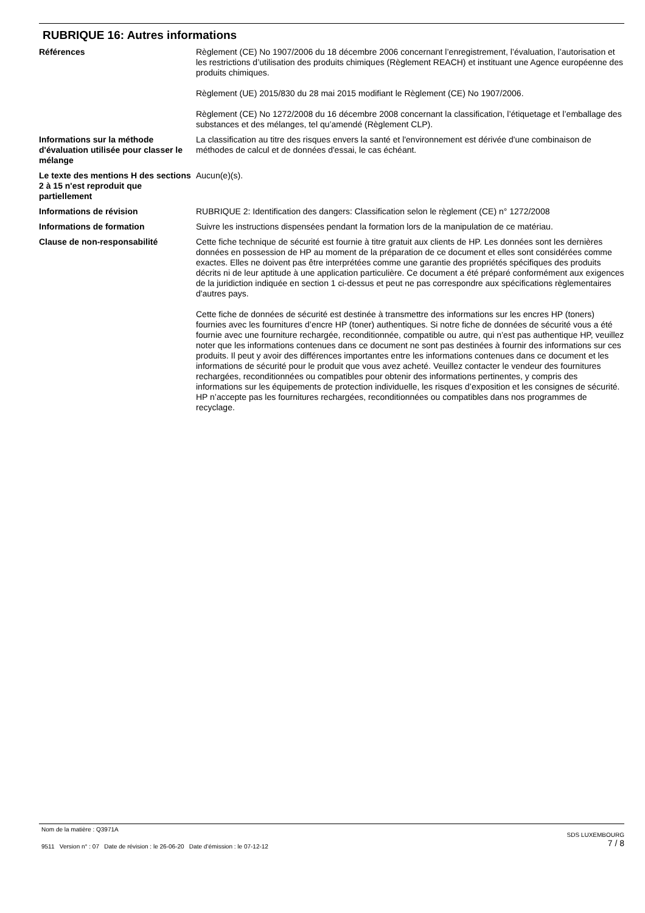RUBRIQUE 16: Autres informations
Références Règlement (CE) No 1907/2006 du 18 décembre 2006 concernant l’enregistrement, l’évaluation, l’autorisation et les restrictions d’utilisation des produits chimiques (Règlement REACH) et instituant une Agence européenne des produits chimiques.
Règlement (UE) 2015/830 du 28 mai 2015 modifiant le Règlement (CE) No 1907/2006.
Règlement (CE) No 1272/2008 du 16 décembre 2008 concernant la classification, l’étiquetage et l’emballage des substances et des mélanges, tel qu’amendé (Règlement CLP).
Informations sur la méthode d'évaluation utilisée pour classer le mélange
La classification au titre des risques envers la santé et l'environnement est dérivée d'une combinaison de méthodes de calcul et de données d'essai, le cas échéant.
Le texte des mentions H des sections 2 à 15 n'est reproduit que partiellement
Aucun(e)(s).
Informations de révision RUBRIQUE 2: Identification des dangers: Classification selon le règlement (CE) n° 1272/2008
Informations de formation Suivre les instructions dispensées pendant la formation lors de la manipulation de ce matériau.
Clause de non-responsabilité Cette fiche technique de sécurité est fournie à titre gratuit aux clients de HP. Les données sont les dernières données en possession de HP au moment de la préparation de ce document et elles sont considérées comme exactes. Elles ne doivent pas être interprétées comme une garantie des propriétés spécifiques des produits décrits ni de leur aptitude à une application particulière. Ce document a été préparé conformément aux exigences de la juridiction indiquée en section 1 ci-dessus et peut ne pas correspondre aux spécifications règlementaires d'autres pays.
Cette fiche de données de sécurité est destinée à transmettre des informations sur les encres HP (toners) fournies avec les fournitures d’encre HP (toner) authentiques. Si notre fiche de données de sécurité vous a été fournie avec une fourniture rechargée, reconditionnée, compatible ou autre, qui n’est pas authentique HP, veuillez noter que les informations contenues dans ce document ne sont pas destinées à fournir des informations sur ces produits. Il peut y avoir des différences importantes entre les informations contenues dans ce document et les informations de sécurité pour le produit que vous avez acheté. Veuillez contacter le vendeur des fournitures rechargées, reconditionnées ou compatibles pour obtenir des informations pertinentes, y compris des informations sur les équipements de protection individuelle, les risques d’exposition et les consignes de sécurité. HP n’accepte pas les fournitures rechargées, reconditionnées ou compatibles dans nos programmes de recyclage.
Nom de la matière : Q3971A
9511 Version n° : 07 Date de révision : le 26-06-20 Date d’émission : le 07-12-12
SDS LUXEMBOURG
7 / 8